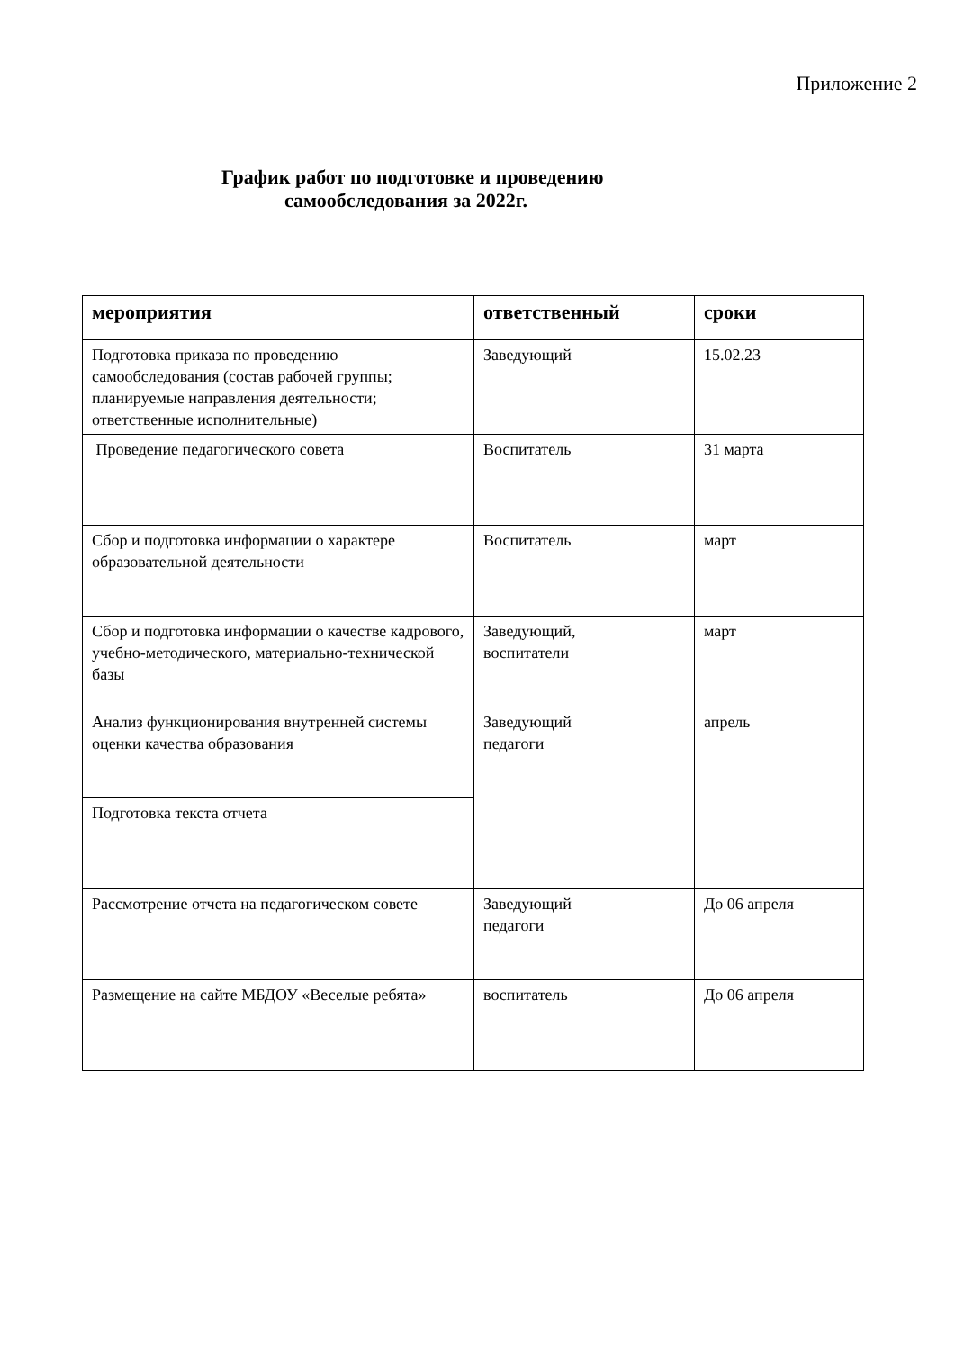Приложение 2
График работ по подготовке и проведению
самообследования за 2022г.
| мероприятия | ответственный | сроки |
| --- | --- | --- |
| Подготовка приказа по проведению самообследования (состав рабочей группы; планируемые направления деятельности; ответственные исполнительные) | Заведующий | 15.02.23 |
| Проведение педагогического совета | Воспитатель | 31 марта |
| Сбор и подготовка информации о характере образовательной деятельности | Воспитатель | март |
| Сбор и подготовка информации о качестве кадрового, учебно-методического, материально-технической базы | Заведующий, воспитатели | март |
| Анализ функционирования внутренней системы оценки качества образования | Заведующий педагоги | апрель |
| Подготовка текста отчета | | |
| Рассмотрение отчета на педагогическом совете | Заведующий педагоги | До 06 апреля |
| Размещение на сайте МБДОУ «Веселые ребята» | воспитатель | До 06 апреля |